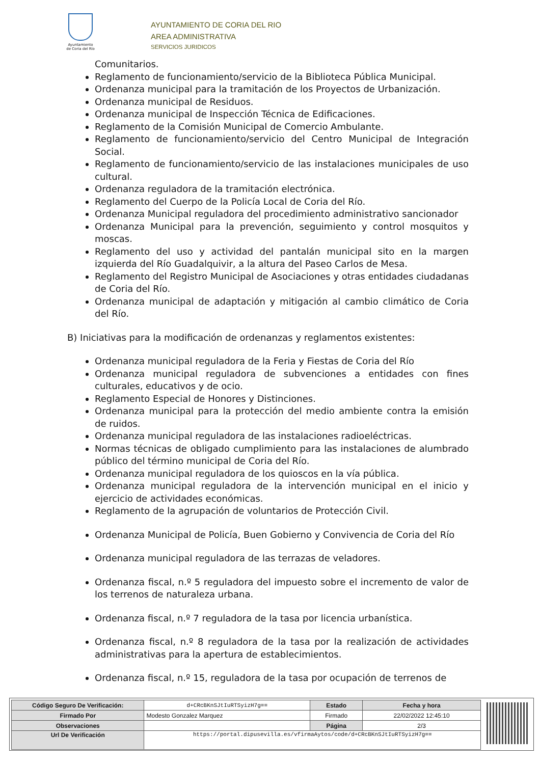Ayuntamiento
de Coria del Río
AYUNTAMIENTO DE CORIA DEL RIO
AREA ADMINISTRATIVA
SERVICIOS JURIDICOS
Comunitarios.
Reglamento de funcionamiento/servicio de la Biblioteca Pública Municipal.
Ordenanza municipal para la tramitación de los Proyectos de Urbanización.
Ordenanza municipal de Residuos.
Ordenanza municipal de Inspección Técnica de Edificaciones.
Reglamento de la Comisión Municipal de Comercio Ambulante.
Reglamento de funcionamiento/servicio del Centro Municipal de Integración Social.
Reglamento de funcionamiento/servicio de las instalaciones municipales de uso cultural.
Ordenanza reguladora de la tramitación electrónica.
Reglamento del Cuerpo de la Policía Local de Coria del Río.
Ordenanza Municipal reguladora del procedimiento administrativo sancionador
Ordenanza Municipal para la prevención, seguimiento y control mosquitos y moscas.
Reglamento del uso y actividad del pantalán municipal sito en la margen izquierda del Río Guadalquivir, a la altura del Paseo Carlos de Mesa.
Reglamento del Registro Municipal de Asociaciones y otras entidades ciudadanas de Coria del Río.
Ordenanza municipal de adaptación y mitigación al cambio climático de Coria del Río.
B) Iniciativas para la modificación de ordenanzas y reglamentos existentes:
Ordenanza municipal reguladora de la Feria y Fiestas de Coria del Río
Ordenanza municipal reguladora de subvenciones a entidades con fines culturales, educativos y de ocio.
Reglamento Especial de Honores y Distinciones.
Ordenanza municipal para la protección del medio ambiente contra la emisión de ruidos.
Ordenanza municipal reguladora de las instalaciones radioeléctricas.
Normas técnicas de obligado cumplimiento para las instalaciones de alumbrado público del término municipal de Coria del Río.
Ordenanza municipal reguladora de los quioscos en la vía pública.
Ordenanza municipal reguladora de la intervención municipal en el inicio y ejercicio de actividades económicas.
Reglamento de la agrupación de voluntarios de Protección Civil.
Ordenanza Municipal de Policía, Buen Gobierno y Convivencia de Coria del Río
Ordenanza municipal reguladora de las terrazas de veladores.
Ordenanza fiscal, n.º 5 reguladora del impuesto sobre el incremento de valor de los terrenos de naturaleza urbana.
Ordenanza fiscal, n.º 7 reguladora de la tasa por licencia urbanística.
Ordenanza fiscal, n.º 8 reguladora de la tasa por la realización de actividades administrativas para la apertura de establecimientos.
Ordenanza fiscal, n.º 15, reguladora de la tasa por ocupación de terrenos de
| Código Seguro De Verificación: | d+CRcBKnSJtIuRTSyizH7g== | Estado | Fecha y hora |
| Firmado Por | Modesto Gonzalez Marquez | Firmado | 22/02/2022 12:45:10 |
| Observaciones | | Página | 2/3 |
| Url De Verificación | https://portal.dipusevilla.es/vfirmaAytos/code/d+CRcBKnSJtIuRTSyizH7g== | | |